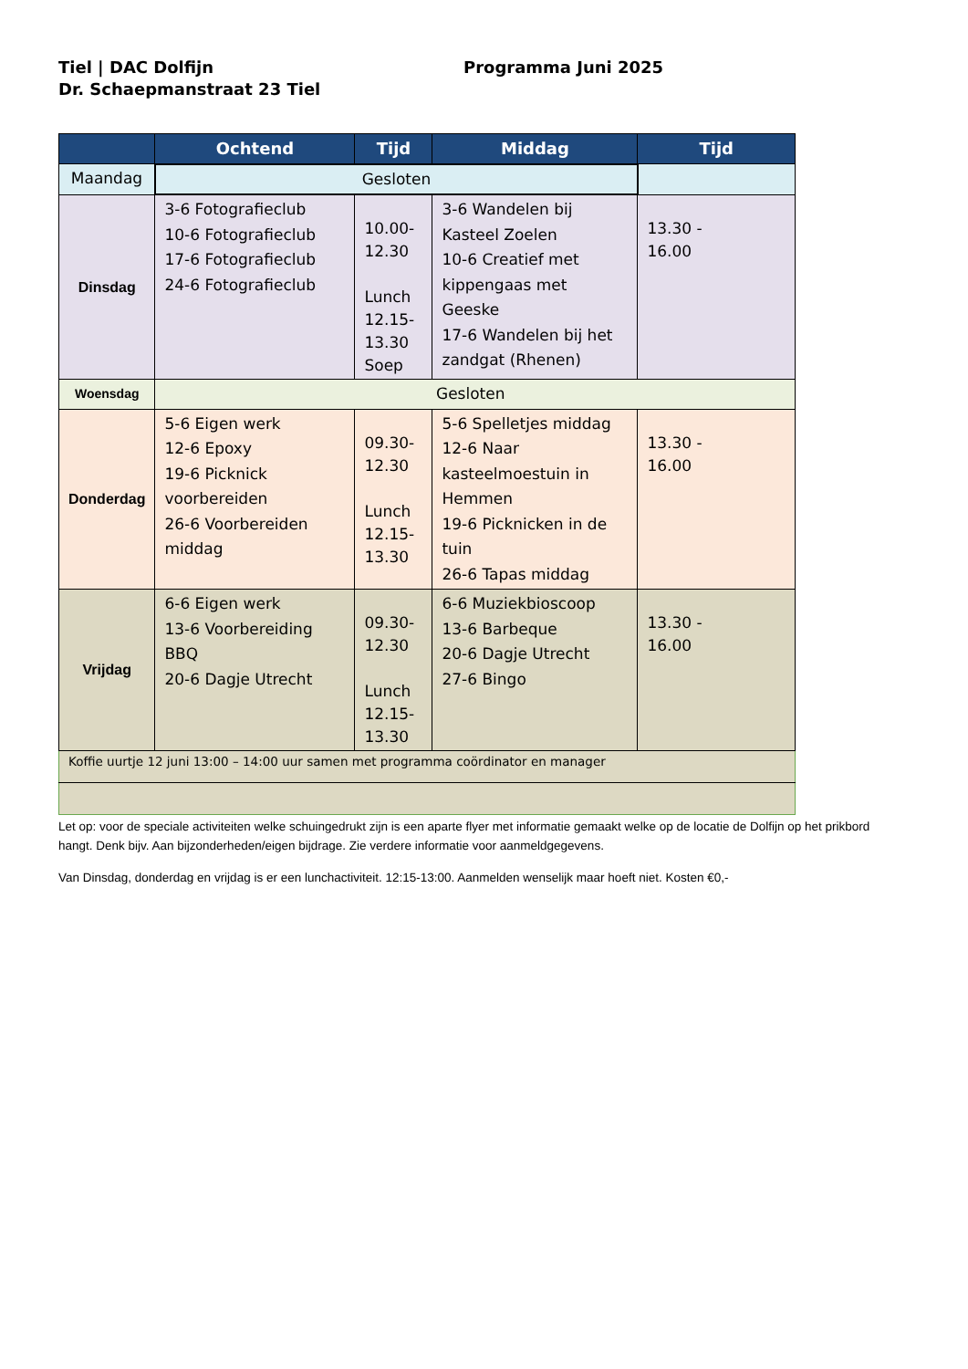Tiel | DAC Dolfijn
Dr. Schaepmanstraat 23 Tiel
Programma Juni 2025
| | Ochtend | Tijd | Middag | Tijd |
| --- | --- | --- | --- | --- |
| Maandag | Gesloten | | | |
| Dinsdag | 3-6 Fotografieclub 10-6 Fotografieclub 17-6 Fotografieclub 24-6 Fotografieclub | 10.00- 12.30 Lunch 12.15- 13.30 Soep | 3-6 Wandelen bij Kasteel Zoelen 10-6 Creatief met kippengaas met Geeske 17-6 Wandelen bij het zandgat (Rhenen) | 13.30 - 16.00 |
| Woensdag | Gesloten | | | |
| Donderdag | 5-6 Eigen werk 12-6 Epoxy 19-6 Picknick voorbereiden 26-6 Voorbereiden middag | 09.30- 12.30 Lunch 12.15- 13.30 | 5-6 Spelletjes middag 12-6 Naar kasteelmoestuin in Hemmen 19-6 Picknicken in de tuin 26-6 Tapas middag | 13.30 - 16.00 |
| Vrijdag | 6-6 Eigen werk 13-6 Voorbereiding BBQ 20-6 Dagje Utrecht | 09.30- 12.30 Lunch 12.15- 13.30 | 6-6 Muziekbioscoop 13-6 Barbeque 20-6 Dagje Utrecht 27-6 Bingo | 13.30 - 16.00 |
| Koffie uurtje 12 juni 13:00 – 14:00 uur samen met programma coördinator en manager | | | | |
Let op: voor de speciale activiteiten welke schuingedrukt zijn is een aparte flyer met informatie gemaakt welke op de locatie de Dolfijn op het prikbord hangt. Denk bijv. Aan bijzonderheden/eigen bijdrage. Zie verdere informatie voor aanmeldgegevens.
Van Dinsdag, donderdag en vrijdag is er een lunchactiviteit. 12:15-13:00. Aanmelden wenselijk maar hoeft niet. Kosten €0,-